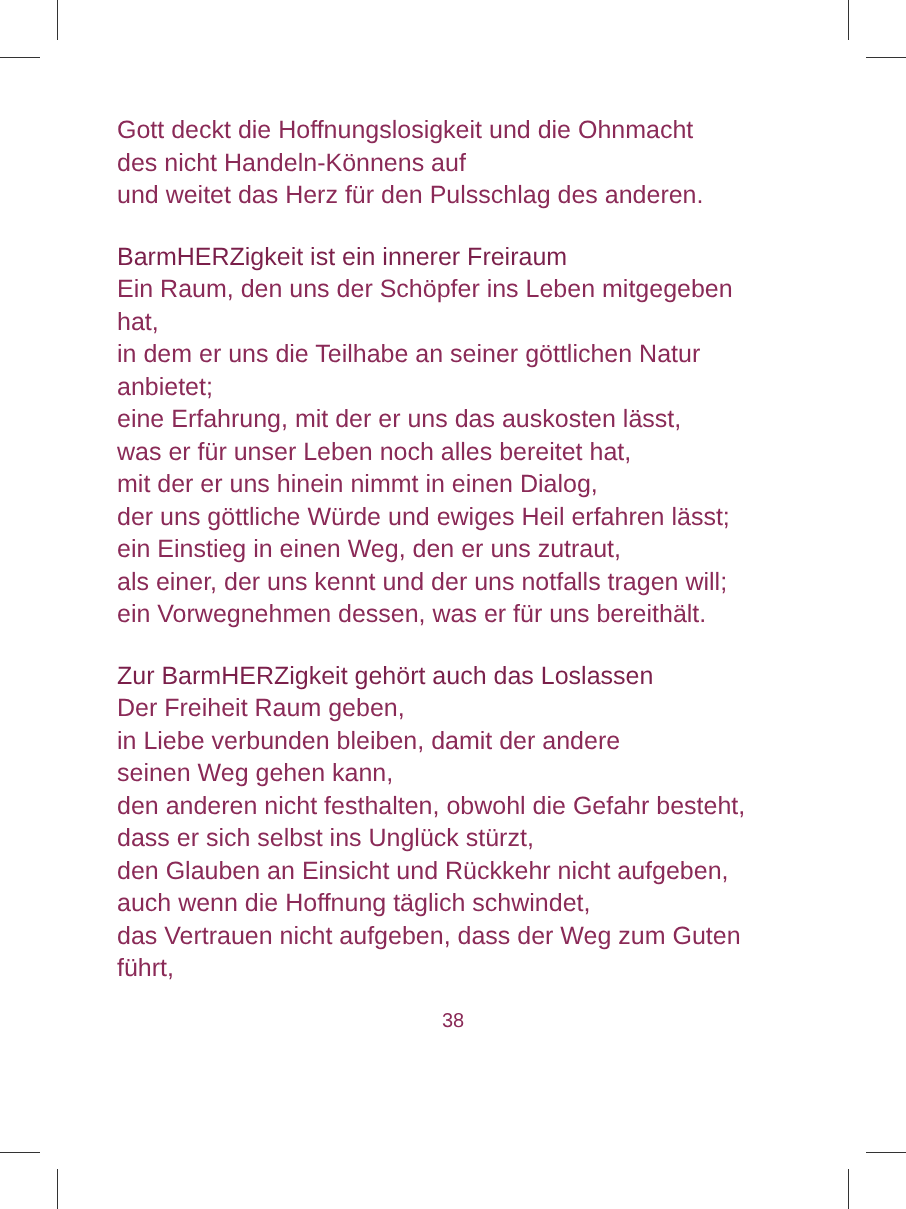Gott deckt die Hoffnungslosigkeit und die Ohnmacht
des nicht Handeln-Könnens auf
und weitet das Herz für den Pulsschlag des anderen.
BarmHERZigkeit ist ein innerer Freiraum
Ein Raum, den uns der Schöpfer ins Leben mitgegeben
hat,
in dem er uns die Teilhabe an seiner göttlichen Natur
anbietet;
eine Erfahrung, mit der er uns das auskosten lässt,
was er für unser Leben noch alles bereitet hat,
mit der er uns hinein nimmt in einen Dialog,
der uns göttliche Würde und ewiges Heil erfahren lässt;
ein Einstieg in einen Weg, den er uns zutraut,
als einer, der uns kennt und der uns notfalls tragen will;
ein Vorwegnehmen dessen, was er für uns bereithält.
Zur BarmHERZigkeit gehört auch das Loslassen
Der Freiheit Raum geben,
in Liebe verbunden bleiben, damit der andere
seinen Weg gehen kann,
den anderen nicht festhalten, obwohl die Gefahr besteht,
dass er sich selbst ins Unglück stürzt,
den Glauben an Einsicht und Rückkehr nicht aufgeben,
auch wenn die Hoffnung täglich schwindet,
das Vertrauen nicht aufgeben, dass der Weg zum Guten
führt,
38